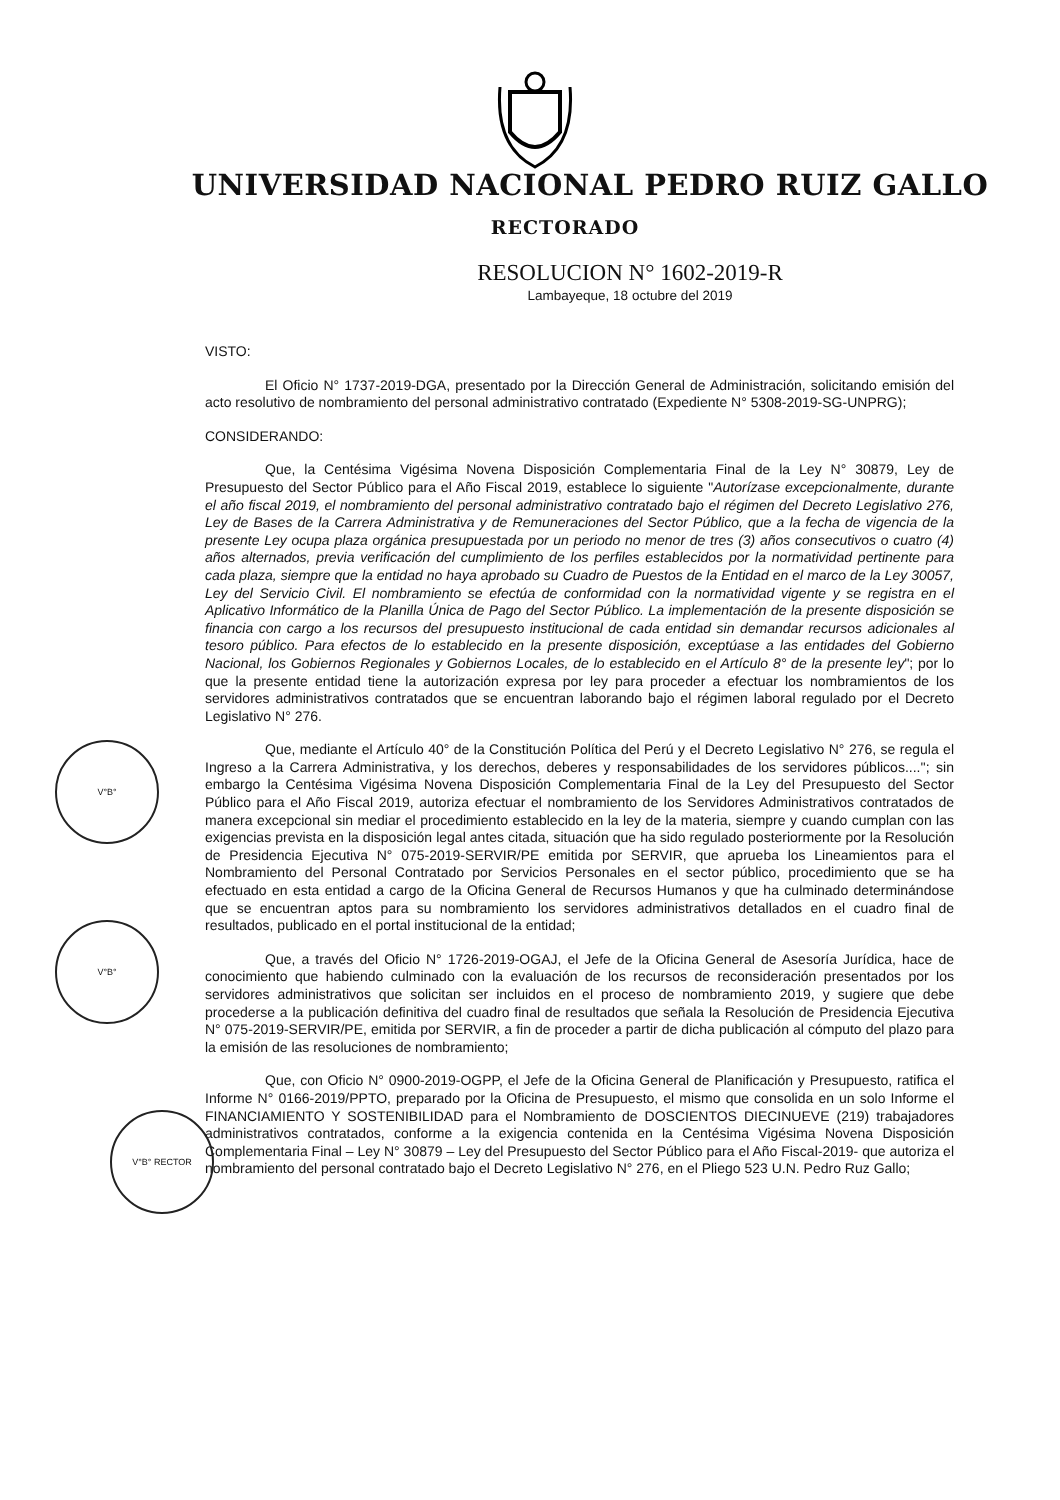UNIVERSIDAD NACIONAL PEDRO RUIZ GALLO
RECTORADO
RESOLUCION N° 1602-2019-R
Lambayeque, 18 octubre del 2019
V°B°
V°B°
V°B° RECTOR
VISTO:
El Oficio N° 1737-2019-DGA, presentado por la Dirección General de Administración, solicitando emisión del acto resolutivo de nombramiento del personal administrativo contratado (Expediente N° 5308-2019-SG-UNPRG);
CONSIDERANDO:
Que, la Centésima Vigésima Novena Disposición Complementaria Final de la Ley N° 30879, Ley de Presupuesto del Sector Público para el Año Fiscal 2019, establece lo siguiente "Autorízase excepcionalmente, durante el año fiscal 2019, el nombramiento del personal administrativo contratado bajo el régimen del Decreto Legislativo 276, Ley de Bases de la Carrera Administrativa y de Remuneraciones del Sector Público, que a la fecha de vigencia de la presente Ley ocupa plaza orgánica presupuestada por un periodo no menor de tres (3) años consecutivos o cuatro (4) años alternados, previa verificación del cumplimiento de los perfiles establecidos por la normatividad pertinente para cada plaza, siempre que la entidad no haya aprobado su Cuadro de Puestos de la Entidad en el marco de la Ley 30057, Ley del Servicio Civil. El nombramiento se efectúa de conformidad con la normatividad vigente y se registra en el Aplicativo Informático de la Planilla Única de Pago del Sector Público. La implementación de la presente disposición se financia con cargo a los recursos del presupuesto institucional de cada entidad sin demandar recursos adicionales al tesoro público. Para efectos de lo establecido en la presente disposición, exceptúase a las entidades del Gobierno Nacional, los Gobiernos Regionales y Gobiernos Locales, de lo establecido en el Artículo 8° de la presente ley"; por lo que la presente entidad tiene la autorización expresa por ley para proceder a efectuar los nombramientos de los servidores administrativos contratados que se encuentran laborando bajo el régimen laboral regulado por el Decreto Legislativo N° 276.
Que, mediante el Artículo 40° de la Constitución Política del Perú y el Decreto Legislativo N° 276, se regula el Ingreso a la Carrera Administrativa, y los derechos, deberes y responsabilidades de los servidores públicos....''; sin embargo la Centésima Vigésima Novena Disposición Complementaria Final de la Ley del Presupuesto del Sector Público para el Año Fiscal 2019, autoriza efectuar el nombramiento de los Servidores Administrativos contratados de manera excepcional sin mediar el procedimiento establecido en la ley de la materia, siempre y cuando cumplan con las exigencias prevista en la disposición legal antes citada, situación que ha sido regulado posteriormente por la Resolución de Presidencia Ejecutiva N° 075-2019-SERVIR/PE emitida por SERVIR, que aprueba los Lineamientos para el Nombramiento del Personal Contratado por Servicios Personales en el sector público, procedimiento que se ha efectuado en esta entidad a cargo de la Oficina General de Recursos Humanos y que ha culminado determinándose que se encuentran aptos para su nombramiento los servidores administrativos detallados en el cuadro final de resultados, publicado en el portal institucional de la entidad;
Que, a través del Oficio N° 1726-2019-OGAJ, el Jefe de la Oficina General de Asesoría Jurídica, hace de conocimiento que habiendo culminado con la evaluación de los recursos de reconsideración presentados por los servidores administrativos que solicitan ser incluidos en el proceso de nombramiento 2019, y sugiere que debe procederse a la publicación definitiva del cuadro final de resultados que señala la Resolución de Presidencia Ejecutiva N° 075-2019-SERVIR/PE, emitida por SERVIR, a fin de proceder a partir de dicha publicación al cómputo del plazo para la emisión de las resoluciones de nombramiento;
Que, con Oficio N° 0900-2019-OGPP, el Jefe de la Oficina General de Planificación y Presupuesto, ratifica el Informe N° 0166-2019/PPTO, preparado por la Oficina de Presupuesto, el mismo que consolida en un solo Informe el FINANCIAMIENTO Y SOSTENIBILIDAD para el Nombramiento de DOSCIENTOS DIECINUEVE (219) trabajadores administrativos contratados, conforme a la exigencia contenida en la Centésima Vigésima Novena Disposición Complementaria Final – Ley N° 30879 – Ley del Presupuesto del Sector Público para el Año Fiscal-2019- que autoriza el nombramiento del personal contratado bajo el Decreto Legislativo N° 276, en el Pliego 523 U.N. Pedro Ruz Gallo;